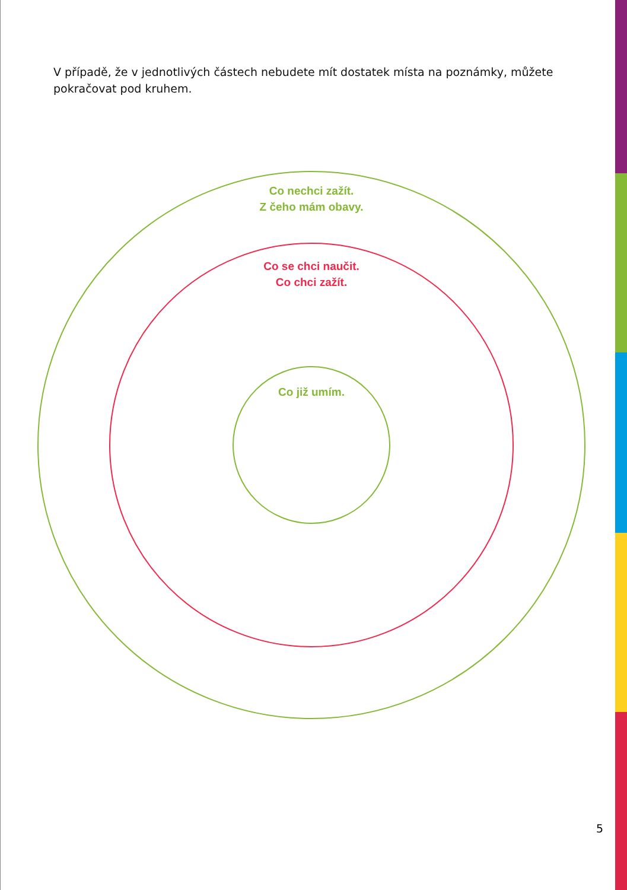V případě, že v jednotlivých částech nebudete mít dostatek místa na poznámky, můžete pokračovat pod kruhem.
Co nechci zažít.
Z čeho mám obavy.
Co se chci naučit.
Co chci zažít.
Co již umím.
5